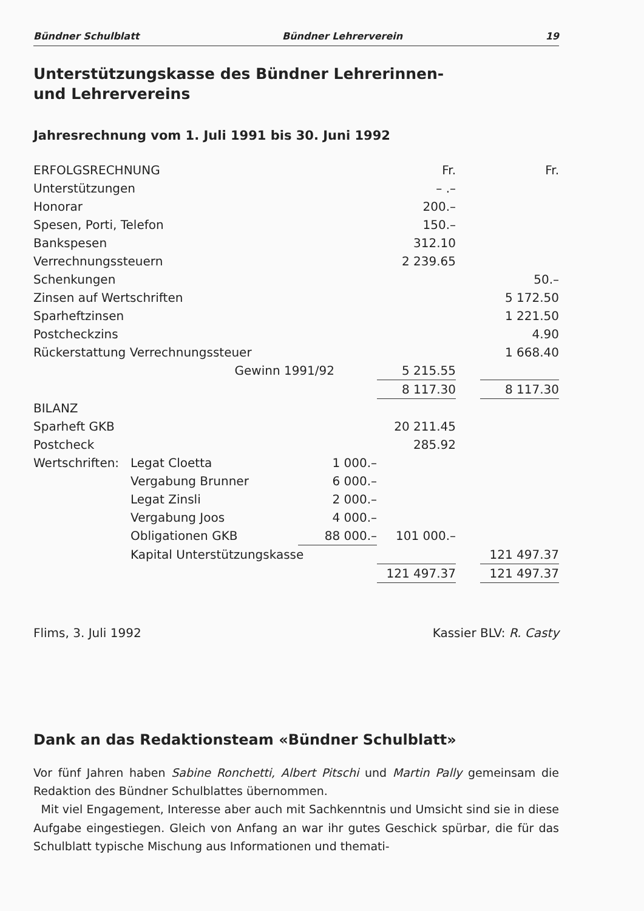Bündner Schulblatt Bündner Lehrerverein 19
Unterstützungskasse des Bündner Lehrerinnen-
und Lehrervereins
Jahresrechnung vom 1. Juli 1991 bis 30. Juni 1992
| ERFOLGSRECHNUNG | | | Fr. | | Fr. |
| Unterstützungen | | | – .– | | |
| Honorar | | | 200.– | | |
| Spesen, Porti, Telefon | | | 150.– | | |
| Bankspesen | | | 312.10 | | |
| Verrechnungssteuern | | | 2 239.65 | | |
| Schenkungen | | | | | 50.– |
| Zinsen auf Wertschriften | | | | | 5 172.50 |
| Sparheftzinsen | | | | | 1 221.50 |
| Postcheckzins | | | | | 4.90 |
| Rückerstattung Verrechnungssteuer | | | | | 1 668.40 |
| Gewinn 1991/92 | | | 5 215.55 | | |
| | | | 8 117.30 | | 8 117.30 |
| BILANZ | | | | | |
| Sparheft GKB | | | 20 211.45 | | |
| Postcheck | | | 285.92 | | |
| Wertschriften: | Legat Cloetta | 1 000.– | | | |
| | Vergabung Brunner | 6 000.– | | | |
| | Legat Zinsli | 2 000.– | | | |
| | Vergabung Joos | 4 000.– | | | |
| | Obligationen GKB | 88 000.– | 101 000.– | | |
| | Kapital Unterstützungskasse | | | | 121 497.37 |
| | | | 121 497.37 | | 121 497.37 |
Flims, 3. Juli 1992 Kassier BLV: R. Casty
Dank an das Redaktionsteam «Bündner Schulblatt»
Vor fünf Jahren haben Sabine Ronchetti, Albert Pitschi und Martin Pally gemeinsam die Redaktion des Bündner Schulblattes übernommen.
Mit viel Engagement, Interesse aber auch mit Sachkenntnis und Umsicht sind sie in diese Aufgabe eingestiegen. Gleich von Anfang an war ihr gutes Geschick spürbar, die für das Schulblatt typische Mischung aus Informationen und themati-